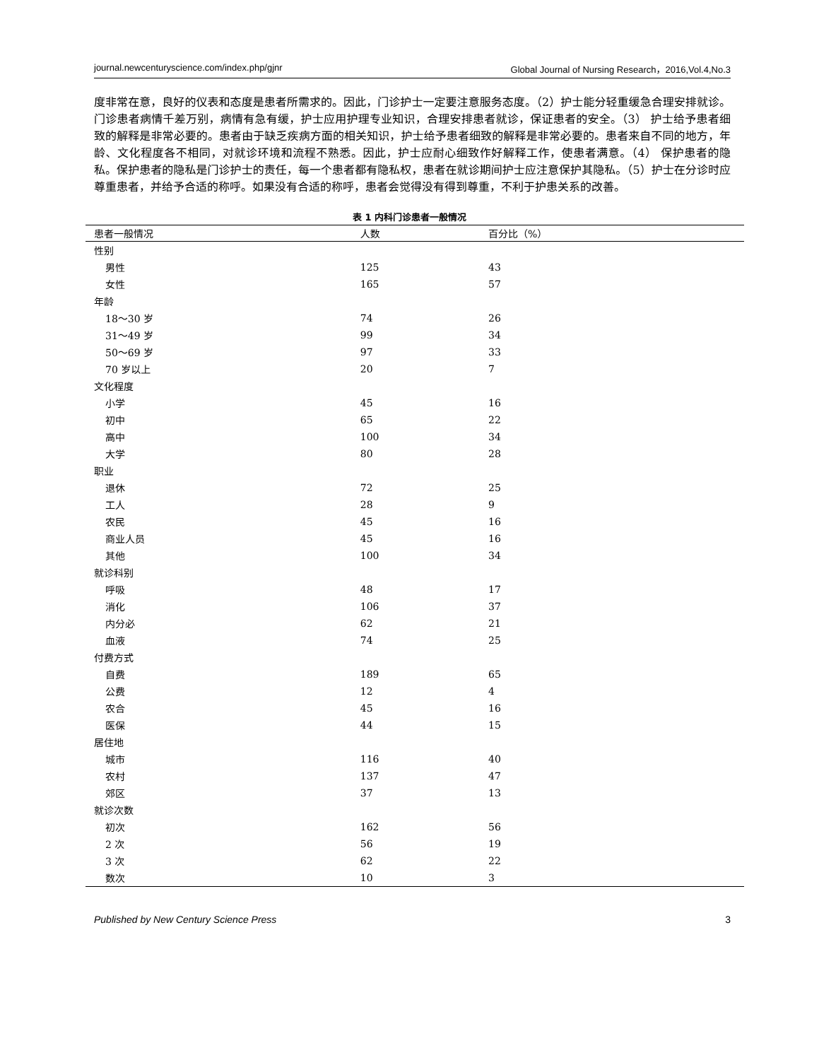journal.newcenturyscience.com/index.php/gjnr Global Journal of Nursing Research，2016,Vol.4,No.3
度非常在意，良好的仪表和态度是患者所需求的。因此，门诊护士一定要注意服务态度。（2）护士能分轻重缓急合理安排就诊。门诊患者病情千差万别，病情有急有缓，护士应用护理专业知识，合理安排患者就诊，保证患者的安全。（3） 护士给予患者细致的解释是非常必要的。患者由于缺乏疾病方面的相关知识，护士给予患者细致的解释是非常必要的。患者来自不同的地方，年龄、文化程度各不相同，对就诊环境和流程不熟悉。因此，护士应耐心细致作好解释工作，使患者满意。（4） 保护患者的隐私。保护患者的隐私是门诊护士的责任，每一个患者都有隐私权，患者在就诊期间护士应注意保护其隐私。（5）护士在分诊时应尊重患者，并给予合适的称呼。如果没有合适的称呼，患者会觉得没有得到尊重，不利于护患关系的改善。
表 1 内科门诊患者一般情况
| 患者一般情况 | 人数 | 百分比（%） |
| --- | --- | --- |
| 性别 | | |
| 男性 | 125 | 43 |
| 女性 | 165 | 57 |
| 年龄 | | |
| 18～30 岁 | 74 | 26 |
| 31～49 岁 | 99 | 34 |
| 50～69 岁 | 97 | 33 |
| 70 岁以上 | 20 | 7 |
| 文化程度 | | |
| 小学 | 45 | 16 |
| 初中 | 65 | 22 |
| 高中 | 100 | 34 |
| 大学 | 80 | 28 |
| 职业 | | |
| 退休 | 72 | 25 |
| 工人 | 28 | 9 |
| 农民 | 45 | 16 |
| 商业人员 | 45 | 16 |
| 其他 | 100 | 34 |
| 就诊科别 | | |
| 呼吸 | 48 | 17 |
| 消化 | 106 | 37 |
| 内分必 | 62 | 21 |
| 血液 | 74 | 25 |
| 付费方式 | | |
| 自费 | 189 | 65 |
| 公费 | 12 | 4 |
| 农合 | 45 | 16 |
| 医保 | 44 | 15 |
| 居住地 | | |
| 城市 | 116 | 40 |
| 农村 | 137 | 47 |
| 郊区 | 37 | 13 |
| 就诊次数 | | |
| 初次 | 162 | 56 |
| 2 次 | 56 | 19 |
| 3 次 | 62 | 22 |
| 数次 | 10 | 3 |
Published by New Century Science Press 3